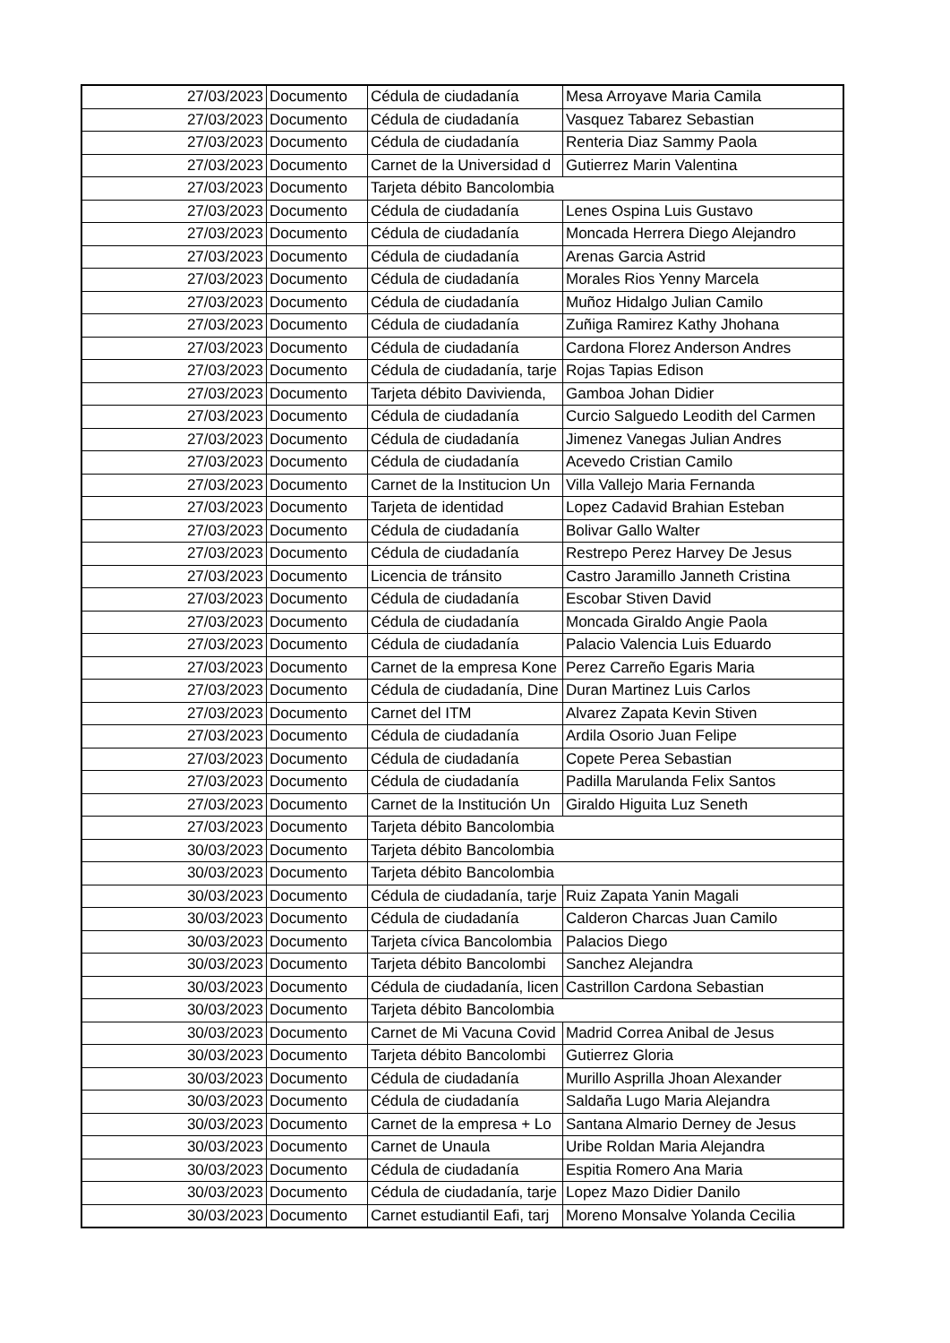| 27/03/2023 | Documento | Cédula de ciudadanía | Mesa Arroyave Maria Camila |
| 27/03/2023 | Documento | Cédula de ciudadanía | Vasquez Tabarez Sebastian |
| 27/03/2023 | Documento | Cédula de ciudadanía | Renteria Diaz Sammy Paola |
| 27/03/2023 | Documento | Carnet de la Universidad d | Gutierrez Marin Valentina |
| 27/03/2023 | Documento | Tarjeta débito Bancolombia | |
| 27/03/2023 | Documento | Cédula de ciudadanía | Lenes Ospina Luis Gustavo |
| 27/03/2023 | Documento | Cédula de ciudadanía | Moncada Herrera Diego Alejandro |
| 27/03/2023 | Documento | Cédula de ciudadanía | Arenas Garcia Astrid |
| 27/03/2023 | Documento | Cédula de ciudadanía | Morales Rios Yenny Marcela |
| 27/03/2023 | Documento | Cédula de ciudadanía | Muñoz Hidalgo Julian Camilo |
| 27/03/2023 | Documento | Cédula de ciudadanía | Zuñiga Ramirez Kathy Jhohana |
| 27/03/2023 | Documento | Cédula de ciudadanía | Cardona Florez Anderson Andres |
| 27/03/2023 | Documento | Cédula de ciudadanía, tarje | Rojas Tapias Edison |
| 27/03/2023 | Documento | Tarjeta débito Davivienda, | Gamboa Johan Didier |
| 27/03/2023 | Documento | Cédula de ciudadanía | Curcio Salguedo Leodith del Carmen |
| 27/03/2023 | Documento | Cédula de ciudadanía | Jimenez Vanegas Julian Andres |
| 27/03/2023 | Documento | Cédula de ciudadanía | Acevedo Cristian Camilo |
| 27/03/2023 | Documento | Carnet de la Institucion Un | Villa Vallejo Maria Fernanda |
| 27/03/2023 | Documento | Tarjeta de identidad | Lopez Cadavid Brahian Esteban |
| 27/03/2023 | Documento | Cédula de ciudadanía | Bolivar Gallo Walter |
| 27/03/2023 | Documento | Cédula de ciudadanía | Restrepo Perez Harvey De Jesus |
| 27/03/2023 | Documento | Licencia de tránsito | Castro Jaramillo Janneth Cristina |
| 27/03/2023 | Documento | Cédula de ciudadanía | Escobar Stiven David |
| 27/03/2023 | Documento | Cédula de ciudadanía | Moncada Giraldo Angie Paola |
| 27/03/2023 | Documento | Cédula de ciudadanía | Palacio Valencia Luis Eduardo |
| 27/03/2023 | Documento | Carnet de la empresa Kone | Perez Carreño Egaris Maria |
| 27/03/2023 | Documento | Cédula de ciudadanía, Dine | Duran Martinez Luis Carlos |
| 27/03/2023 | Documento | Carnet del ITM | Alvarez Zapata Kevin Stiven |
| 27/03/2023 | Documento | Cédula de ciudadanía | Ardila Osorio Juan Felipe |
| 27/03/2023 | Documento | Cédula de ciudadanía | Copete Perea Sebastian |
| 27/03/2023 | Documento | Cédula de ciudadanía | Padilla Marulanda Felix Santos |
| 27/03/2023 | Documento | Carnet de la Institución Un | Giraldo Higuita Luz Seneth |
| 27/03/2023 | Documento | Tarjeta débito Bancolombia | |
| 30/03/2023 | Documento | Tarjeta débito Bancolombia | |
| 30/03/2023 | Documento | Tarjeta débito Bancolombia | |
| 30/03/2023 | Documento | Cédula de ciudadanía, tarje | Ruiz Zapata Yanin Magali |
| 30/03/2023 | Documento | Cédula de ciudadanía | Calderon Charcas Juan Camilo |
| 30/03/2023 | Documento | Tarjeta cívica Bancolombia | Palacios Diego |
| 30/03/2023 | Documento | Tarjeta débito Bancolombi | Sanchez Alejandra |
| 30/03/2023 | Documento | Cédula de ciudadanía, licen | Castrillon Cardona Sebastian |
| 30/03/2023 | Documento | Tarjeta débito Bancolombia | |
| 30/03/2023 | Documento | Carnet de Mi Vacuna Covid | Madrid Correa Anibal de Jesus |
| 30/03/2023 | Documento | Tarjeta débito Bancolombi | Gutierrez Gloria |
| 30/03/2023 | Documento | Cédula de ciudadanía | Murillo Asprilla Jhoan Alexander |
| 30/03/2023 | Documento | Cédula de ciudadanía | Saldaña Lugo Maria Alejandra |
| 30/03/2023 | Documento | Carnet de la empresa + Lo | Santana Almario Derney de Jesus |
| 30/03/2023 | Documento | Carnet de Unaula | Uribe Roldan Maria Alejandra |
| 30/03/2023 | Documento | Cédula de ciudadanía | Espitia Romero Ana Maria |
| 30/03/2023 | Documento | Cédula de ciudadanía, tarje | Lopez Mazo Didier Danilo |
| 30/03/2023 | Documento | Carnet estudiantil Eafi, tarj | Moreno Monsalve Yolanda Cecilia |